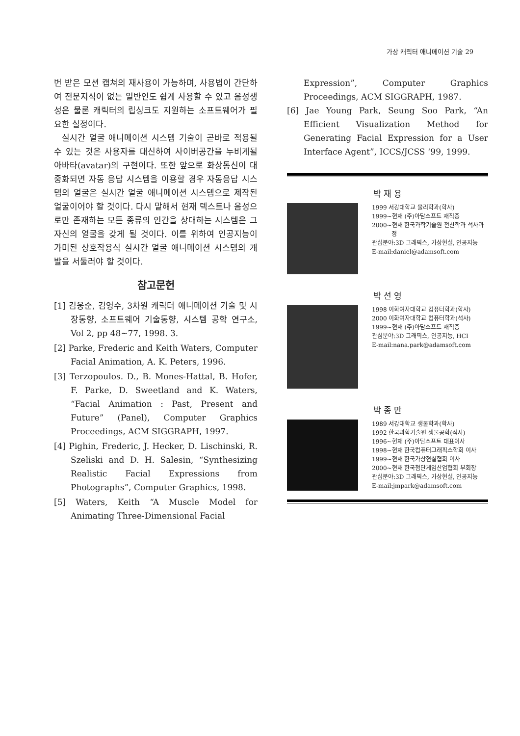가상 캐릭터 애니메이션 기술 29
번 받은 모션 캡쳐의 재사용이 가능하며, 사용법이 간단하여 전문지식이 없는 일반인도 쉽게 사용할 수 있고 음성생성은 물론 캐릭터의 립싱크도 지원하는 소프트웨어가 필요한 실정이다.
실시간 얼굴 애니메이션 시스템 기술이 곧바로 적용될 수 있는 것은 사용자를 대신하여 사이버공간을 누비게될 아바타(avatar)의 구현이다. 또한 앞으로 화상통신이 대중화되면 자동 응답 시스템을 이용할 경우 자동응답 시스템의 얼굴은 실시간 얼굴 애니메이션 시스템으로 제작된 얼굴이어야 할 것이다. 다시 말해서 현재 텍스트나 음성으로만 존재하는 모든 종류의 인간을 상대하는 시스템은 그 자신의 얼굴을 갖게 될 것이다. 이를 위하여 인공지능이 가미된 상호작용식 실시간 얼굴 애니메이션 시스템의 개발을 서둘러야 할 것이다.
참고문헌
[1] 김웅순, 김영수, 3차원 캐릭터 애니메이션 기술 및 시장동향, 소프트웨어 기술동향, 시스템 공학 연구소, Vol 2, pp 48~77, 1998. 3.
[2] Parke, Frederic and Keith Waters, Computer Facial Animation, A. K. Peters, 1996.
[3] Terzopoulos. D., B. Mones-Hattal, B. Hofer, F. Parke, D. Sweetland and K. Waters, “Facial Animation : Past, Present and Future” (Panel), Computer Graphics Proceedings, ACM SIGGRAPH, 1997.
[4] Pighin, Frederic, J. Hecker, D. Lischinski, R. Szeliski and D. H. Salesin, “Synthesizing Realistic Facial Expressions from Photographs”, Computer Graphics, 1998.
[5] Waters, Keith “A Muscle Model for Animating Three-Dimensional Facial
Expression”, Computer Graphics Proceedings, ACM SIGGRAPH, 1987.
[6] Jae Young Park, Seung Soo Park, “An Efficient Visualization Method for Generating Facial Expression for a User Interface Agent”, ICCS/JCSS ‘99, 1999.
박 재 용
1999 서강대학교 물리학과(학사)
1999~현재 (주)아담소프트 재직중
2000~현재 한국과학기술원 전산학과 석사과정
관심분야:3D 그래픽스, 가상현실, 인공지능
E-mail:daniel@adamsoft.com
박 선 영
1998 이화여자대학교 컴퓨터학과(학사)
2000 이화여자대학교 컴퓨터학과(석사)
1999~현재 (주)아담소프트 재직중
관심분야:3D 그래픽스, 인공지능, HCI
E-mail:nana.park@adamsoft.com
박 종 만
1989 서강대학교 생물학과(학사)
1992 한국과학기술원 생물공학(석사)
1996~현재 (주)아담소프트 대표이사
1998~현재 한국컴퓨터그래픽스학회 이사
1999~현재 한국가상현실협회 이사
2000~현재 한국첨단게임산업협회 부회장
관심분야:3D 그래픽스, 가상현실, 인공지능
E-mail:jmpark@adamsoft.com